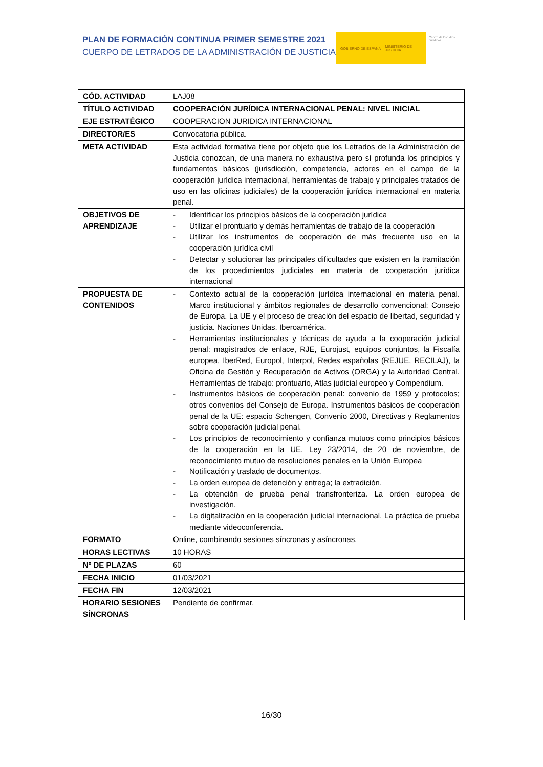PLAN DE FORMACIÓN CONTINUA PRIMER SEMESTRE 2021
CUERPO DE LETRADOS DE LA ADMINISTRACIÓN DE JUSTICIA
GOBIERNO DE ESPAÑA MINISTERIO DE JUSTICIA
Centro de Estudios Jurídicos
| CÓD. ACTIVIDAD | LAJ08 |
| TÍTULO ACTIVIDAD | COOPERACIÓN JURÍDICA INTERNACIONAL PENAL: NIVEL INICIAL |
| EJE ESTRATÉGICO | COOPERACION JURIDICA INTERNACIONAL |
| DIRECTOR/ES | Convocatoria pública. |
| META ACTIVIDAD | Esta actividad formativa tiene por objeto que los Letrados de la Administración de Justicia conozcan, de una manera no exhaustiva pero sí profunda los principios y fundamentos básicos (jurisdicción, competencia, actores en el campo de la cooperación jurídica internacional, herramientas de trabajo y principales tratados de uso en las oficinas judiciales) de la cooperación jurídica internacional en materia penal. |
| OBJETIVOS DE APRENDIZAJE | - Identificar los principios básicos de la cooperación jurídica - Utilizar el prontuario y demás herramientas de trabajo de la cooperación - Utilizar los instrumentos de cooperación de más frecuente uso en la cooperación jurídica civil - Detectar y solucionar las principales dificultades que existen en la tramitación de los procedimientos judiciales en materia de cooperación jurídica internacional |
| PROPUESTA DE CONTENIDOS | - Contexto actual de la cooperación jurídica internacional en materia penal. Marco institucional y ámbitos regionales de desarrollo convencional: Consejo de Europa. La UE y el proceso de creación del espacio de libertad, seguridad y justicia. Naciones Unidas. Iberoamérica. - Herramientas institucionales y técnicas de ayuda a la cooperación judicial penal: magistrados de enlace, RJE, Eurojust, equipos conjuntos, la Fiscalía europea, IberRed, Europol, Interpol, Redes españolas (REJUE, RECILAJ), la Oficina de Gestión y Recuperación de Activos (ORGA) y la Autoridad Central. Herramientas de trabajo: prontuario, Atlas judicial europeo y Compendium. - Instrumentos básicos de cooperación penal: convenio de 1959 y protocolos; otros convenios del Consejo de Europa. Instrumentos básicos de cooperación penal de la UE: espacio Schengen, Convenio 2000, Directivas y Reglamentos sobre cooperación judicial penal. - Los principios de reconocimiento y confianza mutuos como principios básicos de la cooperación en la UE. Ley 23/2014, de 20 de noviembre, de reconocimiento mutuo de resoluciones penales en la Unión Europea - Notificación y traslado de documentos. - La orden europea de detención y entrega; la extradición. - La obtención de prueba penal transfronteriza. La orden europea de investigación. - La digitalización en la cooperación judicial internacional. La práctica de prueba mediante videoconferencia. |
| FORMATO | Online, combinando sesiones síncronas y asíncronas. |
| HORAS LECTIVAS | 10 HORAS |
| Nº DE PLAZAS | 60 |
| FECHA INICIO | 01/03/2021 |
| FECHA FIN | 12/03/2021 |
| HORARIO SESIONES SÍNCRONAS | Pendiente de confirmar. |
16/30